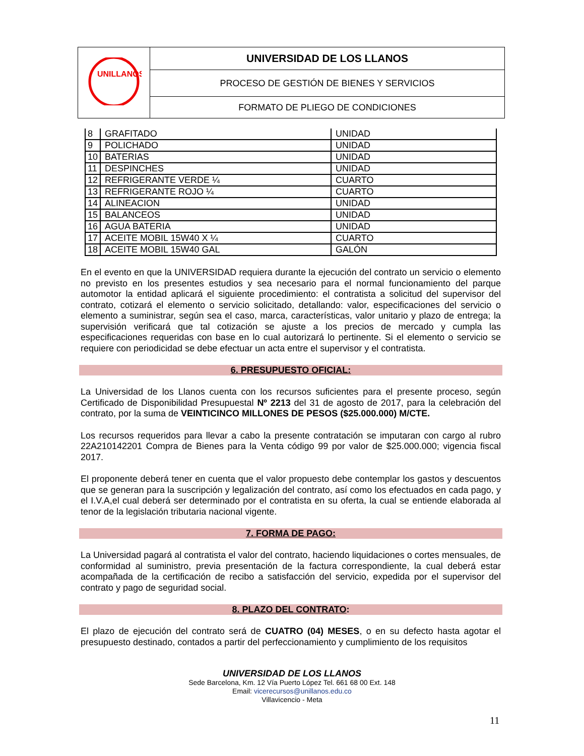| UNILLANOS | UNIVERSIDAD DE LOS LLANOS |
| | PROCESO DE GESTIÓN DE BIENES Y SERVICIOS |
| | FORMATO DE PLIEGO DE CONDICIONES |
| 8 | GRAFITADO | UNIDAD |
| 9 | POLICHADO | UNIDAD |
| 10 | BATERIAS | UNIDAD |
| 11 | DESPINCHES | UNIDAD |
| 12 | REFRIGERANTE VERDE ¼ | CUARTO |
| 13 | REFRIGERANTE ROJO ¼ | CUARTO |
| 14 | ALINEACION | UNIDAD |
| 15 | BALANCEOS | UNIDAD |
| 16 | AGUA BATERIA | UNIDAD |
| 17 | ACEITE MOBIL 15W40 X ¼ | CUARTO |
| 18 | ACEITE MOBIL 15W40 GAL | GALÓN |
En el evento en que la UNIVERSIDAD requiera durante la ejecución del contrato un servicio o elemento no previsto en los presentes estudios y sea necesario para el normal funcionamiento del parque automotor la entidad aplicará el siguiente procedimiento: el contratista a solicitud del supervisor del contrato, cotizará el elemento o servicio solicitado, detallando: valor, especificaciones del servicio o elemento a suministrar, según sea el caso, marca, características, valor unitario y plazo de entrega; la supervisión verificará que tal cotización se ajuste a los precios de mercado y cumpla las especificaciones requeridas con base en lo cual autorizará lo pertinente. Si el elemento o servicio se requiere con periodicidad se debe efectuar un acta entre el supervisor y el contratista.
6. PRESUPUESTO OFICIAL:
La Universidad de los Llanos cuenta con los recursos suficientes para el presente proceso, según Certificado de Disponibilidad Presupuestal Nº 2213 del 31 de agosto de 2017, para la celebración del contrato, por la suma de VEINTICINCO MILLONES DE PESOS ($25.000.000) M/CTE.
Los recursos requeridos para llevar a cabo la presente contratación se imputaran con cargo al rubro 22A210142201 Compra de Bienes para la Venta código 99 por valor de $25.000.000; vigencia fiscal 2017.
El proponente deberá tener en cuenta que el valor propuesto debe contemplar los gastos y descuentos que se generan para la suscripción y legalización del contrato, así como los efectuados en cada pago, y el I.V.A,el cual deberá ser determinado por el contratista en su oferta, la cual se entiende elaborada al tenor de la legislación tributaria nacional vigente.
7. FORMA DE PAGO:
La Universidad pagará al contratista el valor del contrato, haciendo liquidaciones o cortes mensuales, de conformidad al suministro, previa presentación de la factura correspondiente, la cual deberá estar acompañada de la certificación de recibo a satisfacción del servicio, expedida por el supervisor del contrato y pago de seguridad social.
8. PLAZO DEL CONTRATO:
El plazo de ejecución del contrato será de CUATRO (04) MESES, o en su defecto hasta agotar el presupuesto destinado, contados a partir del perfeccionamiento y cumplimiento de los requisitos
UNIVERSIDAD DE LOS LLANOS
Sede Barcelona, Km. 12 Vía Puerto López Tel. 661 68 00 Ext. 148
Email: vicerecursos@unillanos.edu.co
Villavicencio - Meta
11